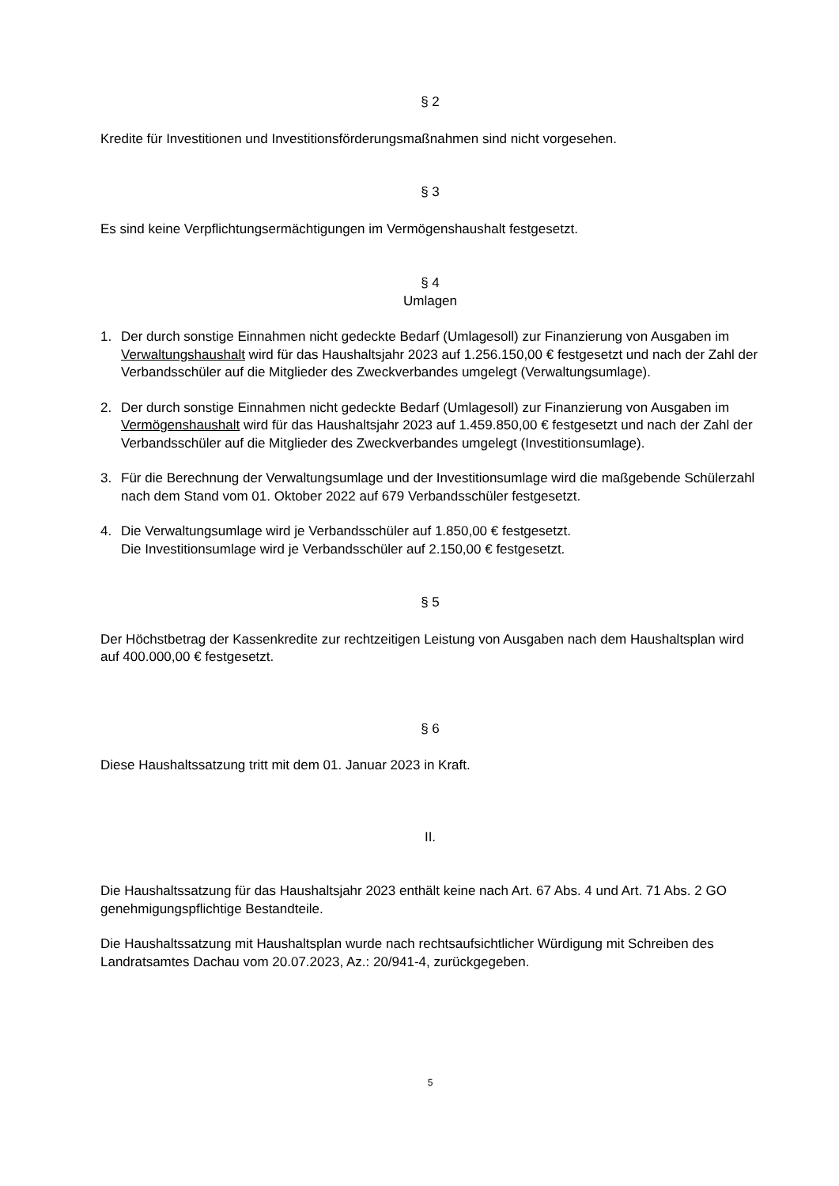§ 2
Kredite für Investitionen und Investitionsförderungsmaßnahmen sind nicht vorgesehen.
§ 3
Es sind keine Verpflichtungsermächtigungen im Vermögenshaushalt festgesetzt.
§ 4
Umlagen
1. Der durch sonstige Einnahmen nicht gedeckte Bedarf (Umlagesoll) zur Finanzierung von Ausgaben im Verwaltungshaushalt wird für das Haushaltsjahr 2023 auf 1.256.150,00 € festgesetzt und nach der Zahl der Verbandsschüler auf die Mitglieder des Zweckverbandes umgelegt (Verwaltungsumlage).
2. Der durch sonstige Einnahmen nicht gedeckte Bedarf (Umlagesoll) zur Finanzierung von Ausgaben im Vermögenshaushalt wird für das Haushaltsjahr 2023 auf 1.459.850,00 € festgesetzt und nach der Zahl der Verbandsschüler auf die Mitglieder des Zweckverbandes umgelegt (Investitionsumlage).
3. Für die Berechnung der Verwaltungsumlage und der Investitionsumlage wird die maßgebende Schülerzahl nach dem Stand vom 01. Oktober 2022 auf 679 Verbandsschüler festgesetzt.
4. Die Verwaltungsumlage wird je Verbandsschüler auf 1.850,00 € festgesetzt.
Die Investitionsumlage wird je Verbandsschüler auf 2.150,00 € festgesetzt.
§ 5
Der Höchstbetrag der Kassenkredite zur rechtzeitigen Leistung von Ausgaben nach dem Haushaltsplan wird auf 400.000,00 € festgesetzt.
§ 6
Diese Haushaltssatzung tritt mit dem 01. Januar 2023 in Kraft.
II.
Die Haushaltssatzung für das Haushaltsjahr 2023 enthält keine nach Art. 67 Abs. 4 und Art. 71 Abs. 2 GO genehmigungspflichtige Bestandteile.
Die Haushaltssatzung mit Haushaltsplan wurde nach rechtsaufsichtlicher Würdigung mit Schreiben des Landratsamtes Dachau vom 20.07.2023, Az.: 20/941-4, zurückgegeben.
5